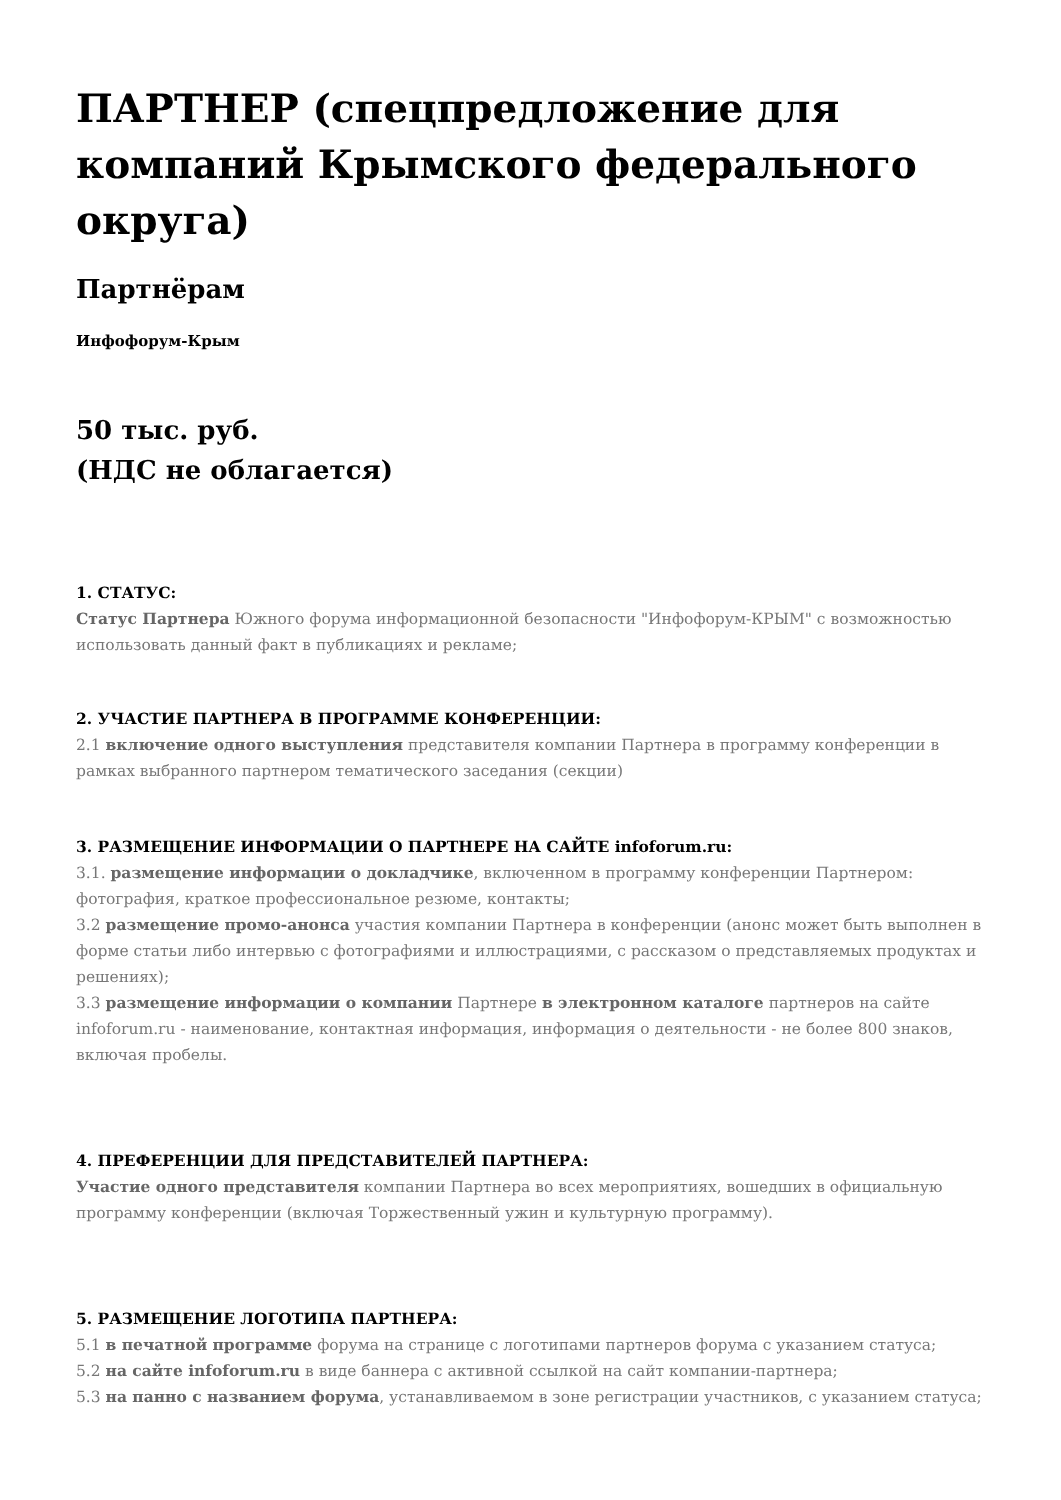ПАРТНЕР (спецпредложение для компаний Крымского федерального округа)
Партнёрам
Инфофорум-Крым
50 тыс. руб.
(НДС не облагается)
1. СТАТУС:
Статус Партнера Южного форума информационной безопасности "Инфофорум-КРЫМ" с возможностью использовать данный факт в публикациях и рекламе;
2. УЧАСТИЕ ПАРТНЕРА В ПРОГРАММЕ КОНФЕРЕНЦИИ:
2.1 включение одного выступления представителя компании Партнера в программу конференции в рамках выбранного партнером тематического заседания (секции)
3. РАЗМЕЩЕНИЕ ИНФОРМАЦИИ О ПАРТНЕРЕ НА САЙТЕ infoforum.ru:
3.1. размещение информации о докладчике, включенном в программу конференции Партнером: фотография, краткое профессиональное резюме, контакты;
3.2 размещение промо-анонса участия компании Партнера в конференции (анонс может быть выполнен в форме статьи либо интервью с фотографиями и иллюстрациями, с рассказом о представляемых продуктах и решениях);
3.3 размещение информации о компании Партнере в электронном каталоге партнеров на сайте infoforum.ru - наименование, контактная информация, информация о деятельности - не более 800 знаков, включая пробелы.
4. ПРЕФЕРЕНЦИИ ДЛЯ ПРЕДСТАВИТЕЛЕЙ ПАРТНЕРА:
Участие одного представителя компании Партнера во всех мероприятиях, вошедших в официальную программу конференции (включая Торжественный ужин и культурную программу).
5. РАЗМЕЩЕНИЕ ЛОГОТИПА ПАРТНЕРА:
5.1 в печатной программе форума на странице с логотипами партнеров форума с указанием статуса;
5.2 на сайте infoforum.ru в виде баннера с активной ссылкой на сайт компании-партнера;
5.3 на панно с названием форума, устанавливаемом в зоне регистрации участников, с указанием статуса;